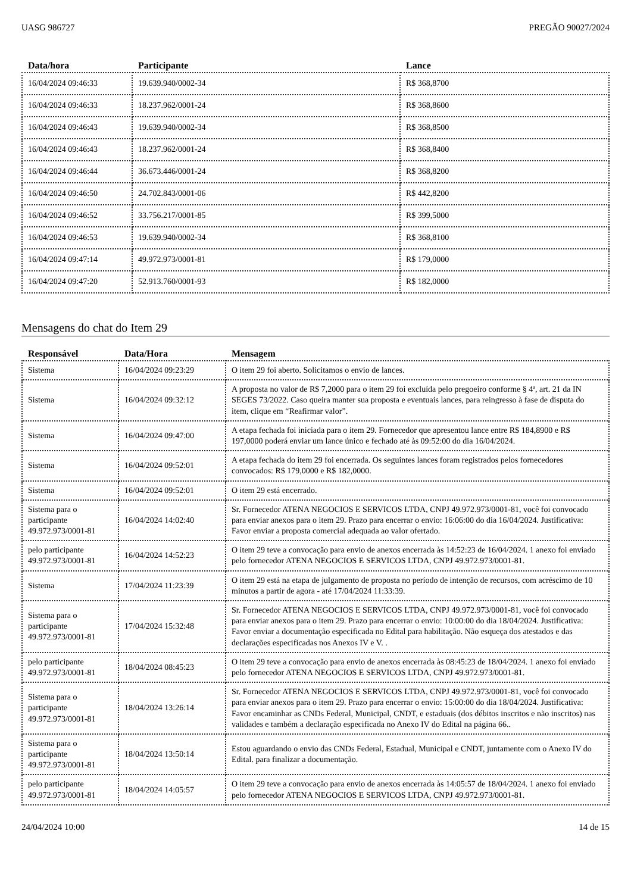UASG 986727 PREGÃO 90027/2024
| Data/hora | Participante | Lance |
| --- | --- | --- |
| 16/04/2024 09:46:33 | 19.639.940/0002-34 | R$ 368,8700 |
| 16/04/2024 09:46:33 | 18.237.962/0001-24 | R$ 368,8600 |
| 16/04/2024 09:46:43 | 19.639.940/0002-34 | R$ 368,8500 |
| 16/04/2024 09:46:43 | 18.237.962/0001-24 | R$ 368,8400 |
| 16/04/2024 09:46:44 | 36.673.446/0001-24 | R$ 368,8200 |
| 16/04/2024 09:46:50 | 24.702.843/0001-06 | R$ 442,8200 |
| 16/04/2024 09:46:52 | 33.756.217/0001-85 | R$ 399,5000 |
| 16/04/2024 09:46:53 | 19.639.940/0002-34 | R$ 368,8100 |
| 16/04/2024 09:47:14 | 49.972.973/0001-81 | R$ 179,0000 |
| 16/04/2024 09:47:20 | 52.913.760/0001-93 | R$ 182,0000 |
Mensagens do chat do Item 29
| Responsável | Data/Hora | Mensagem |
| --- | --- | --- |
| Sistema | 16/04/2024 09:23:29 | O item 29 foi aberto. Solicitamos o envio de lances. |
| Sistema | 16/04/2024 09:32:12 | A proposta no valor de R$ 7,2000 para o item 29 foi excluída pelo pregoeiro conforme § 4ª, art. 21 da IN SEGES 73/2022. Caso queira manter sua proposta e eventuais lances, para reingresso à fase de disputa do item, clique em “Reafirmar valor”. |
| Sistema | 16/04/2024 09:47:00 | A etapa fechada foi iniciada para o item 29. Fornecedor que apresentou lance entre R$ 184,8900 e R$ 197,0000 poderá enviar um lance único e fechado até às 09:52:00 do dia 16/04/2024. |
| Sistema | 16/04/2024 09:52:01 | A etapa fechada do item 29 foi encerrada. Os seguintes lances foram registrados pelos fornecedores convocados: R$ 179,0000 e R$ 182,0000. |
| Sistema | 16/04/2024 09:52:01 | O item 29 está encerrado. |
| Sistema para o participante 49.972.973/0001-81 | 16/04/2024 14:02:40 | Sr. Fornecedor ATENA NEGOCIOS E SERVICOS LTDA, CNPJ 49.972.973/0001-81, você foi convocado para enviar anexos para o item 29. Prazo para encerrar o envio: 16:06:00 do dia 16/04/2024. Justificativa: Favor enviar a proposta comercial adequada ao valor ofertado. |
| pelo participante 49.972.973/0001-81 | 16/04/2024 14:52:23 | O item 29 teve a convocação para envio de anexos encerrada às 14:52:23 de 16/04/2024. 1 anexo foi enviado pelo fornecedor ATENA NEGOCIOS E SERVICOS LTDA, CNPJ 49.972.973/0001-81. |
| Sistema | 17/04/2024 11:23:39 | O item 29 está na etapa de julgamento de proposta no período de intenção de recursos, com acréscimo de 10 minutos a partir de agora - até 17/04/2024 11:33:39. |
| Sistema para o participante 49.972.973/0001-81 | 17/04/2024 15:32:48 | Sr. Fornecedor ATENA NEGOCIOS E SERVICOS LTDA, CNPJ 49.972.973/0001-81, você foi convocado para enviar anexos para o item 29. Prazo para encerrar o envio: 10:00:00 do dia 18/04/2024. Justificativa: Favor enviar a documentação especificada no Edital para habilitação. Não esqueça dos atestados e das declarações especificadas nos Anexos IV e V. . |
| pelo participante 49.972.973/0001-81 | 18/04/2024 08:45:23 | O item 29 teve a convocação para envio de anexos encerrada às 08:45:23 de 18/04/2024. 1 anexo foi enviado pelo fornecedor ATENA NEGOCIOS E SERVICOS LTDA, CNPJ 49.972.973/0001-81. |
| Sistema para o participante 49.972.973/0001-81 | 18/04/2024 13:26:14 | Sr. Fornecedor ATENA NEGOCIOS E SERVICOS LTDA, CNPJ 49.972.973/0001-81, você foi convocado para enviar anexos para o item 29. Prazo para encerrar o envio: 15:00:00 do dia 18/04/2024. Justificativa: Favor encaminhar as CNDs Federal, Municipal, CNDT, e estaduais (dos débitos inscritos e não inscritos) nas validades e também a declaração especificada no Anexo IV do Edital na página 66.. |
| Sistema para o participante 49.972.973/0001-81 | 18/04/2024 13:50:14 | Estou aguardando o envio das CNDs Federal, Estadual, Municipal e CNDT, juntamente com o Anexo IV do Edital. para finalizar a documentação. |
| pelo participante 49.972.973/0001-81 | 18/04/2024 14:05:57 | O item 29 teve a convocação para envio de anexos encerrada às 14:05:57 de 18/04/2024. 1 anexo foi enviado pelo fornecedor ATENA NEGOCIOS E SERVICOS LTDA, CNPJ 49.972.973/0001-81. |
24/04/2024 10:00 14 de 15